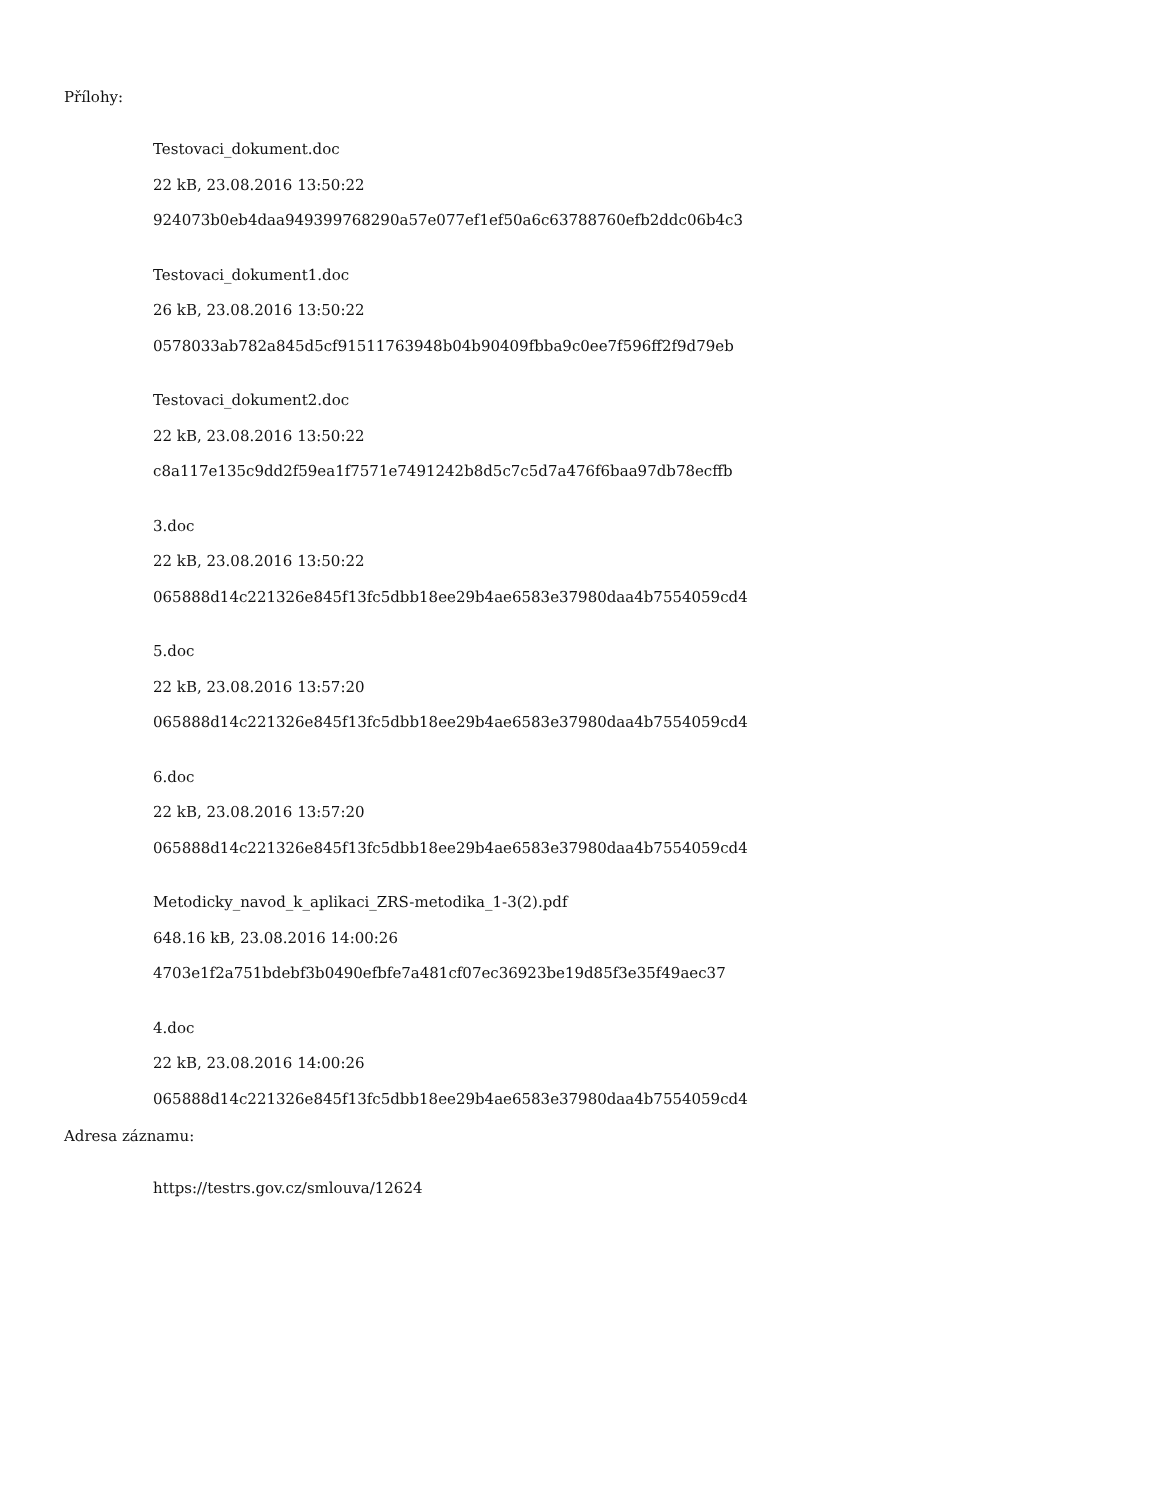Přílohy:
Testovaci_dokument.doc
22 kB, 23.08.2016 13:50:22
924073b0eb4daa949399768290a57e077ef1ef50a6c63788760efb2ddc06b4c3
Testovaci_dokument1.doc
26 kB, 23.08.2016 13:50:22
0578033ab782a845d5cf91511763948b04b90409fbba9c0ee7f596ff2f9d79eb
Testovaci_dokument2.doc
22 kB, 23.08.2016 13:50:22
c8a117e135c9dd2f59ea1f7571e7491242b8d5c7c5d7a476f6baa97db78ecffb
3.doc
22 kB, 23.08.2016 13:50:22
065888d14c221326e845f13fc5dbb18ee29b4ae6583e37980daa4b7554059cd4
5.doc
22 kB, 23.08.2016 13:57:20
065888d14c221326e845f13fc5dbb18ee29b4ae6583e37980daa4b7554059cd4
6.doc
22 kB, 23.08.2016 13:57:20
065888d14c221326e845f13fc5dbb18ee29b4ae6583e37980daa4b7554059cd4
Metodicky_navod_k_aplikaci_ZRS-metodika_1-3(2).pdf
648.16 kB, 23.08.2016 14:00:26
4703e1f2a751bdebf3b0490efbfe7a481cf07ec36923be19d85f3e35f49aec37
4.doc
22 kB, 23.08.2016 14:00:26
065888d14c221326e845f13fc5dbb18ee29b4ae6583e37980daa4b7554059cd4
Adresa záznamu:
https://testrs.gov.cz/smlouva/12624